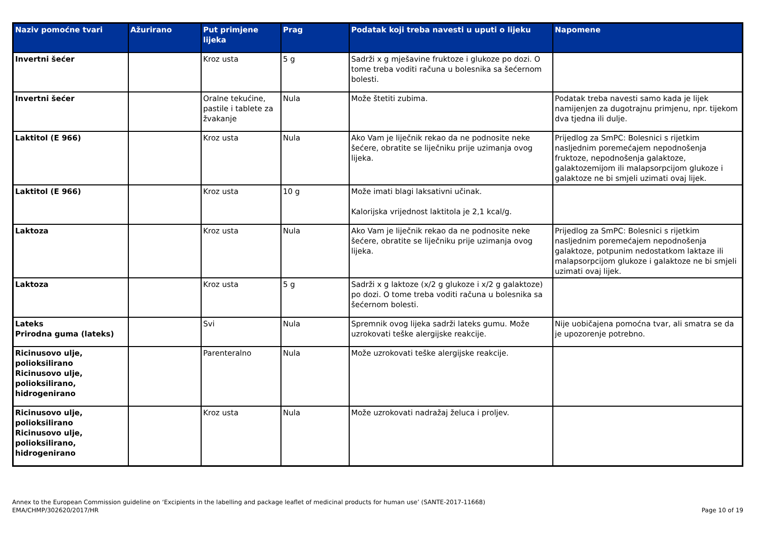| Naziv pomoćne tvari | Ažurirano | Put primjene lijeka | Prag | Podatak koji treba navesti u uputi o lijeku | Napomene |
| --- | --- | --- | --- | --- | --- |
| Invertni šećer | | Kroz usta | 5 g | Sadrži x g mješavine fruktoze i glukoze po dozi. O tome treba voditi računa u bolesnika sa šećernom bolesti. | |
| Invertni šećer | | Oralne tekućine, pastile i tablete za žvakanje | Nula | Može štetiti zubima. | Podatak treba navesti samo kada je lijek namijenjen za dugotrajnu primjenu, npr. tijekom dva tjedna ili dulje. |
| Laktitol (E 966) | | Kroz usta | Nula | Ako Vam je liječnik rekao da ne podnosite neke šećere, obratite se liječniku prije uzimanja ovog lijeka. | Prijedlog za SmPC: Bolesnici s rijetkim nasljednim poremećajem nepodnošenja fruktoze, nepodnošenja galaktoze, galaktozemijom ili malapsorpcijom glukoze i galaktoze ne bi smjeli uzimati ovaj lijek. |
| Laktitol (E 966) | | Kroz usta | 10 g | Može imati blagi laksativni učinak. Kalorijska vrijednost laktitola je 2,1 kcal/g. | |
| Laktoza | | Kroz usta | Nula | Ako Vam je liječnik rekao da ne podnosite neke šećere, obratite se liječniku prije uzimanja ovog lijeka. | Prijedlog za SmPC: Bolesnici s rijetkim nasljednim poremećajem nepodnošenja galaktoze, potpunim nedostatkom laktaze ili malapsorpcijom glukoze i galaktoze ne bi smjeli uzimati ovaj lijek. |
| Laktoza | | Kroz usta | 5 g | Sadrži x g laktoze (x/2 g glukoze i x/2 g galaktoze) po dozi. O tome treba voditi računa u bolesnika sa šećernom bolesti. | |
| Lateks Prirodna guma (lateks) | | Svi | Nula | Spremnik ovog lijeka sadrži lateks gumu. Može uzrokovati teške alergijske reakcije. | Nije uobičajena pomoćna tvar, ali smatra se da je upozorenje potrebno. |
| Ricinusovo ulje, polioksilirano Ricinusovo ulje, polioksilirano, hidrogenirano | | Parenteralno | Nula | Može uzrokovati teške alergijske reakcije. | |
| Ricinusovo ulje, polioksilirano Ricinusovo ulje, polioksilirano, hidrogenirano | | Kroz usta | Nula | Može uzrokovati nadražaj želuca i proljev. | |
Annex to the European Commission guideline on ‘Excipients in the labelling and package leaflet of medicinal products for human use’ (SANTE-2017-11668)
EMA/CHMP/302620/2017/HR
Page 10 of 19